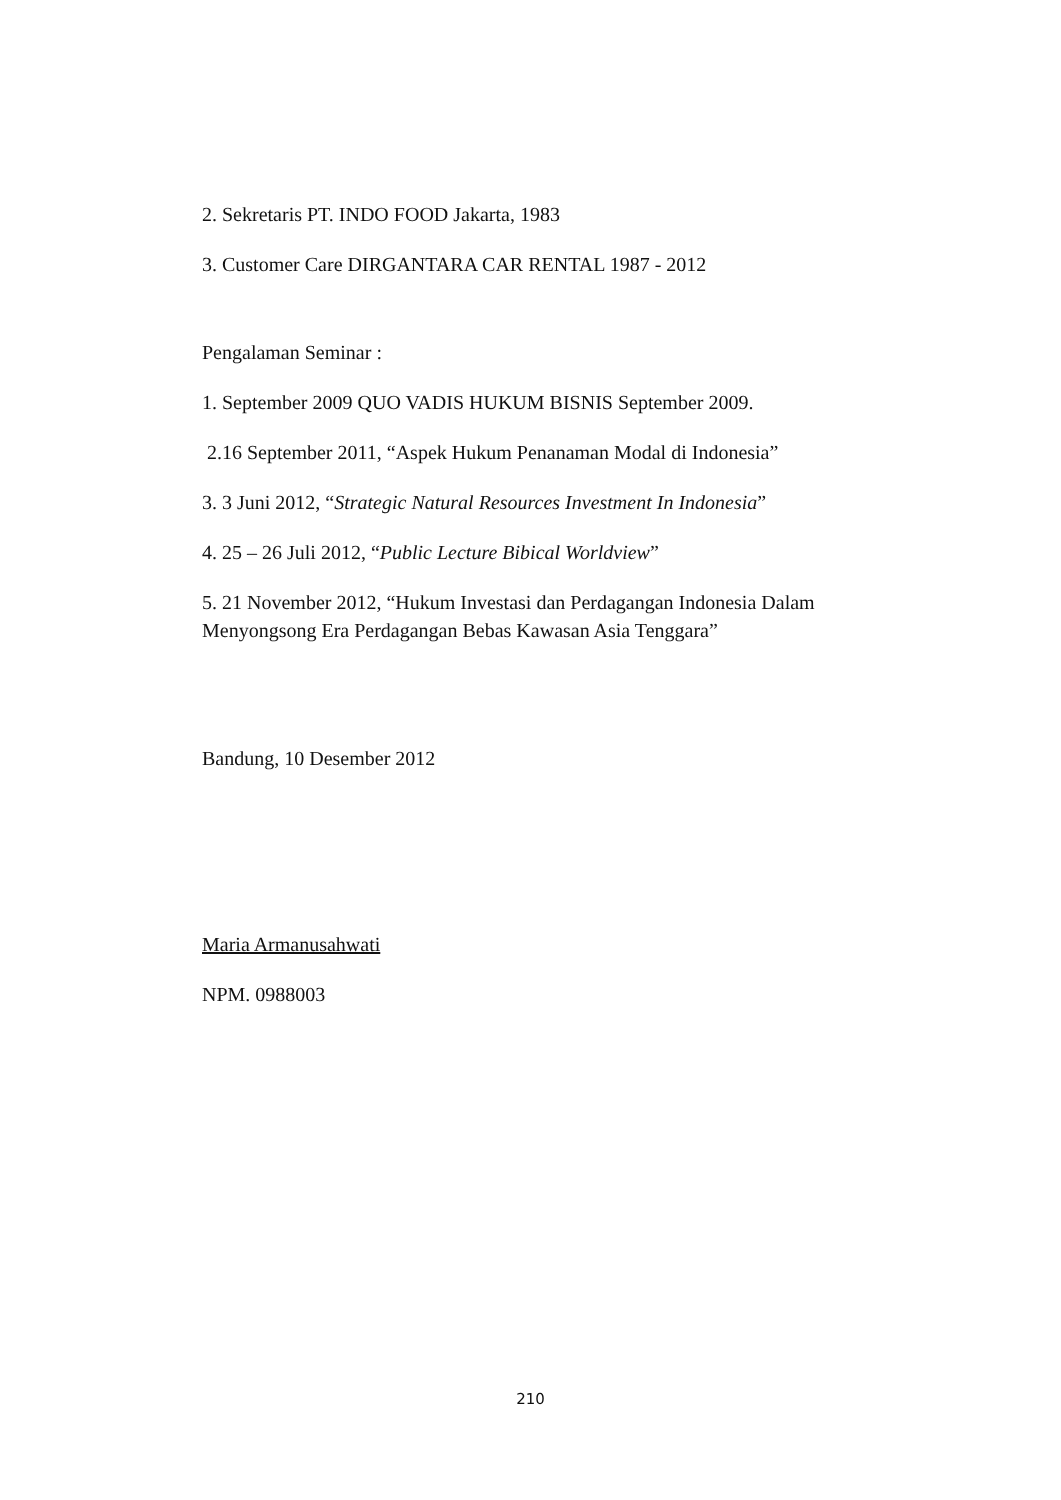2. Sekretaris PT. INDO FOOD Jakarta, 1983
3. Customer Care DIRGANTARA CAR RENTAL 1987 - 2012
Pengalaman Seminar :
1. September 2009 QUO VADIS HUKUM BISNIS September 2009.
2.16 September 2011, “Aspek Hukum Penanaman Modal di Indonesia”
3. 3 Juni 2012, “Strategic Natural Resources Investment In Indonesia”
4. 25 – 26 Juli 2012, “Public Lecture Bibical Worldview”
5. 21 November 2012, “Hukum Investasi dan Perdagangan Indonesia Dalam Menyongsong Era Perdagangan Bebas Kawasan Asia Tenggara”
Bandung, 10 Desember 2012
Maria Armanusahwati
NPM. 0988003
210